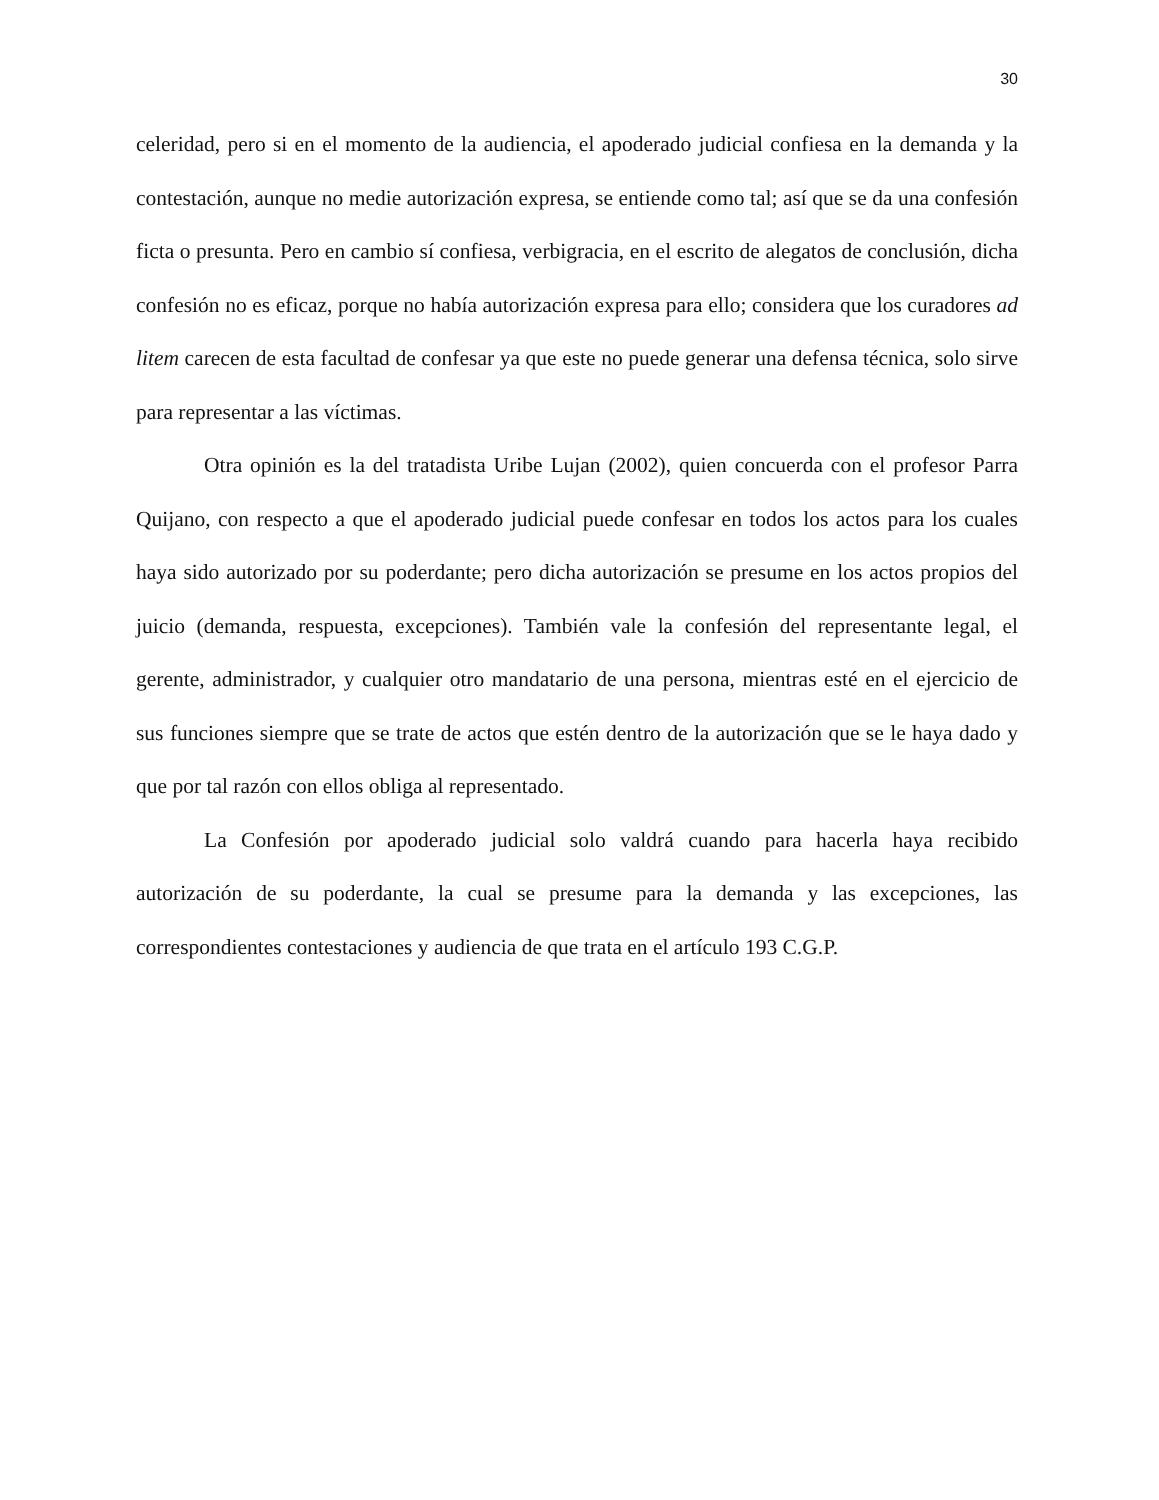30
celeridad, pero si en el momento de la audiencia, el apoderado judicial confiesa en la demanda y la contestación, aunque no medie autorización expresa, se entiende como tal; así que se da una confesión ficta o presunta. Pero en cambio sí confiesa, verbigracia, en el escrito de alegatos de conclusión, dicha confesión no es eficaz, porque no había autorización expresa para ello; considera que los curadores ad litem carecen de esta facultad de confesar ya que este no puede generar una defensa técnica, solo sirve para representar a las víctimas.
Otra opinión es la del tratadista Uribe Lujan (2002), quien concuerda con el profesor Parra Quijano, con respecto a que el apoderado judicial puede confesar en todos los actos para los cuales haya sido autorizado por su poderdante; pero dicha autorización se presume en los actos propios del juicio (demanda, respuesta, excepciones). También vale la confesión del representante legal, el gerente, administrador, y cualquier otro mandatario de una persona, mientras esté en el ejercicio de sus funciones siempre que se trate de actos que estén dentro de la autorización que se le haya dado y que por tal razón con ellos obliga al representado.
La Confesión por apoderado judicial solo valdrá cuando para hacerla haya recibido autorización de su poderdante, la cual se presume para la demanda y las excepciones, las correspondientes contestaciones y audiencia de que trata en el artículo 193 C.G.P.